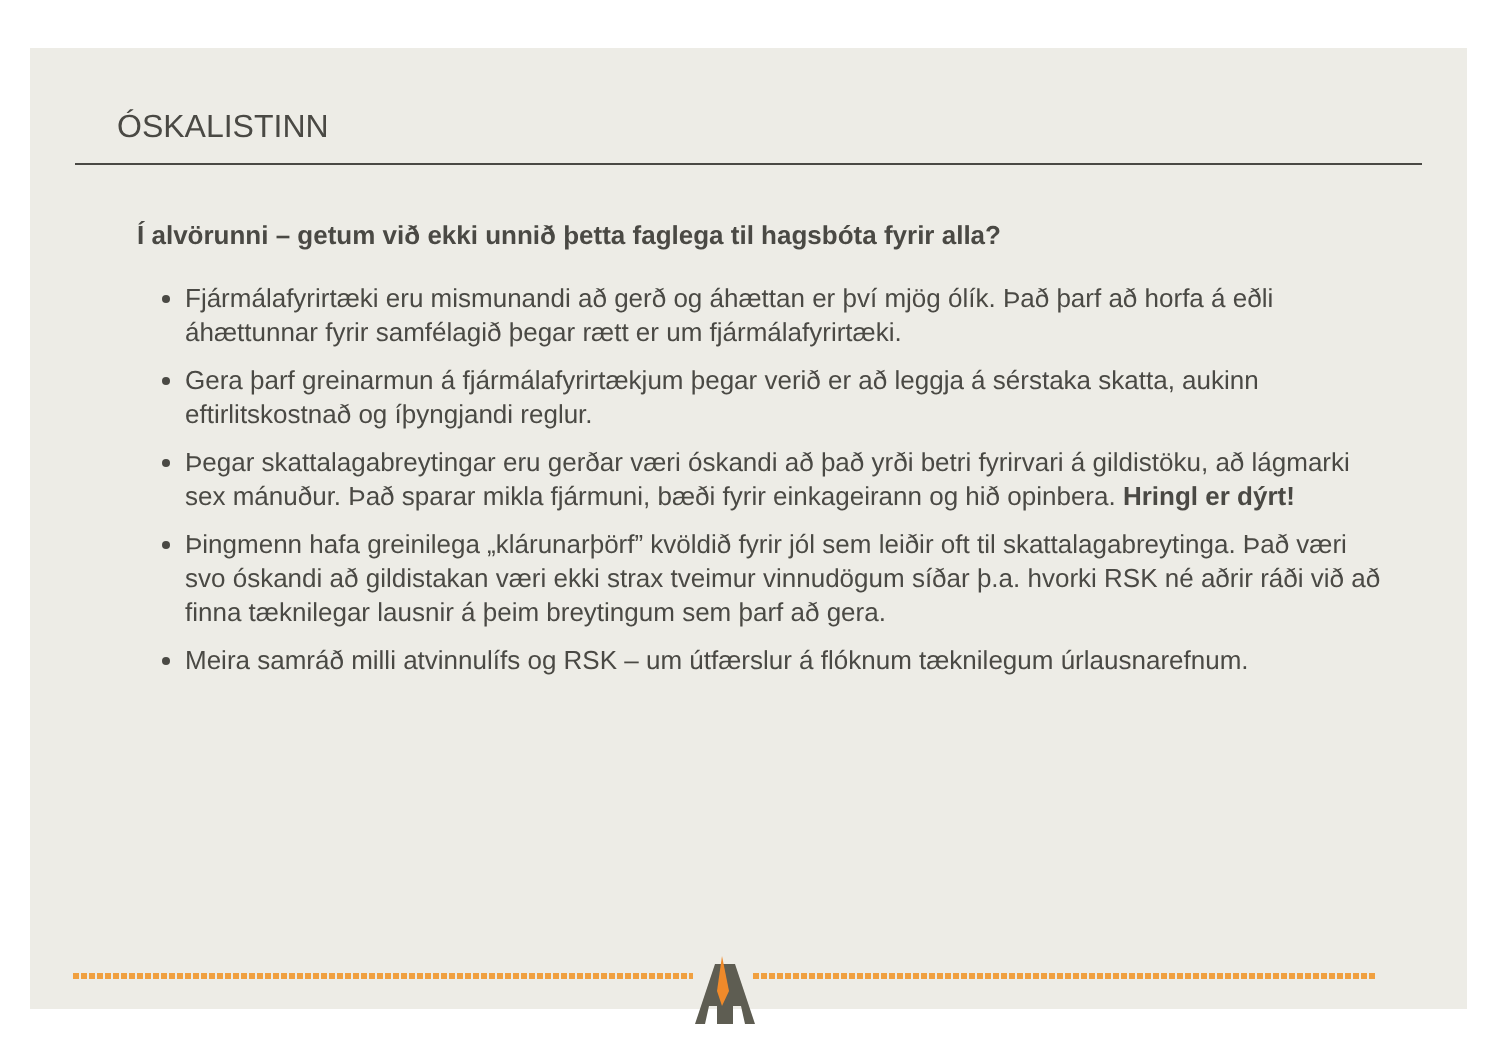ÓSKALISTINN
Í alvörunni – getum við ekki unnið þetta faglega til hagsbóta fyrir alla?
Fjármálafyrirtæki eru mismunandi að gerð og áhættan er því mjög ólík. Það þarf að horfa á eðli áhættunnar fyrir samfélagið þegar rætt er um fjármálafyrirtæki.
Gera þarf greinarmun á fjármálafyrirtækjum þegar verið er að leggja á sérstaka skatta, aukinn eftirlitskostnað og íþyngjandi reglur.
Þegar skattalagabreytingar eru gerðar væri óskandi að það yrði betri fyrirvari á gildistöku, að lágmarki sex mánuður. Það sparar mikla fjármuni, bæði fyrir einkageirann og hið opinbera. Hringl er dýrt!
Þingmenn hafa greinilega „klárunarþörf” kvöldið fyrir jól sem leiðir oft til skattalagabreytinga. Það væri svo óskandi að gildistakan væri ekki strax tveimur vinnudögum síðar þ.a. hvorki RSK né aðrir ráði við að finna tæknilegar lausnir á þeim breytingum sem þarf að gera.
Meira samráð milli atvinnulífs og RSK – um útfærslur á flóknum tæknilegum úrlausnarefnum.